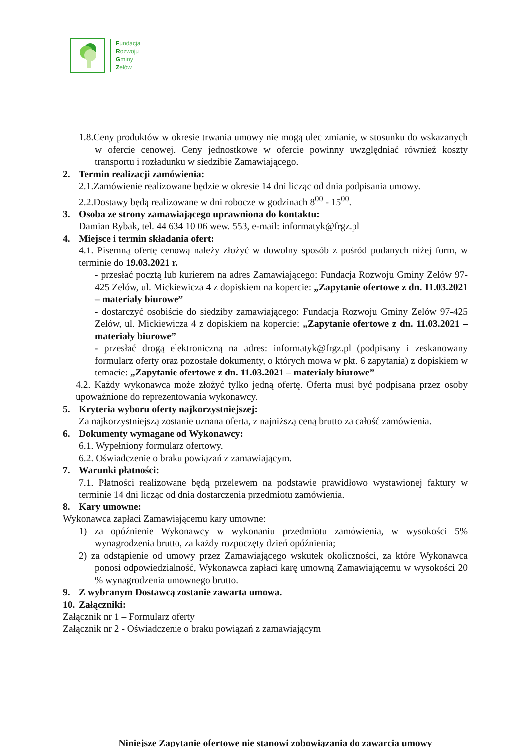Fundacja
Rozwoju
Gminy
Zelów
1.8.Ceny produktów w okresie trwania umowy nie mogą ulec zmianie, w stosunku do wskazanych w ofercie cenowej. Ceny jednostkowe w ofercie powinny uwzględniać również koszty transportu i rozładunku w siedzibie Zamawiającego.
2. Termin realizacji zamówienia:
2.1.Zamówienie realizowane będzie w okresie 14 dni licząc od dnia podpisania umowy.
2.2.Dostawy będą realizowane w dni robocze w godzinach 8<sup>00</sup> - 15<sup>00</sup>.
3. Osoba ze strony zamawiającego uprawniona do kontaktu:
Damian Rybak, tel. 44 634 10 06 wew. 553, e-mail: informatyk@frgz.pl
4. Miejsce i termin składania ofert:
4.1. Pisemną ofertę cenową należy złożyć w dowolny sposób z pośród podanych niżej form, w terminie do 19.03.2021 r.
- przesłać pocztą lub kurierem na adres Zamawiającego: Fundacja Rozwoju Gminy Zelów 97-425 Zelów, ul. Mickiewicza 4 z dopiskiem na kopercie: „Zapytanie ofertowe z dn. 11.03.2021 – materiały biurowe”
- dostarczyć osobiście do siedziby zamawiającego: Fundacja Rozwoju Gminy Zelów 97-425 Zelów, ul. Mickiewicza 4 z dopiskiem na kopercie: „Zapytanie ofertowe z dn. 11.03.2021 – materiały biurowe”
- przesłać drogą elektroniczną na adres: informatyk@frgz.pl (podpisany i zeskanowany formularz oferty oraz pozostałe dokumenty, o których mowa w pkt. 6 zapytania) z dopiskiem w temacie: „Zapytanie ofertowe z dn. 11.03.2021 – materiały biurowe”
4.2. Każdy wykonawca może złożyć tylko jedną ofertę. Oferta musi być podpisana przez osoby upoważnione do reprezentowania wykonawcy.
5. Kryteria wyboru oferty najkorzystniejszej:
Za najkorzystniejszą zostanie uznana oferta, z najniższą ceną brutto za całość zamówienia.
6. Dokumenty wymagane od Wykonawcy:
6.1. Wypełniony formularz ofertowy.
6.2. Oświadczenie o braku powiązań z zamawiającym.
7. Warunki płatności:
7.1. Płatności realizowane będą przelewem na podstawie prawidłowo wystawionej faktury w terminie 14 dni licząc od dnia dostarczenia przedmiotu zamówienia.
8. Kary umowne:
Wykonawca zapłaci Zamawiającemu kary umowne:
1) za opóźnienie Wykonawcy w wykonaniu przedmiotu zamówienia, w wysokości 5% wynagrodzenia brutto, za każdy rozpoczęty dzień opóźnienia;
2) za odstąpienie od umowy przez Zamawiającego wskutek okoliczności, za które Wykonawca ponosi odpowiedzialność, Wykonawca zapłaci karę umowną Zamawiającemu w wysokości 20 % wynagrodzenia umownego brutto.
9. Z wybranym Dostawcą zostanie zawarta umowa.
10. Załączniki:
Załącznik nr 1 – Formularz oferty
Załącznik nr 2 - Oświadczenie o braku powiązań z zamawiającym
Niniejsze Zapytanie ofertowe nie stanowi zobowiązania do zawarcia umowy